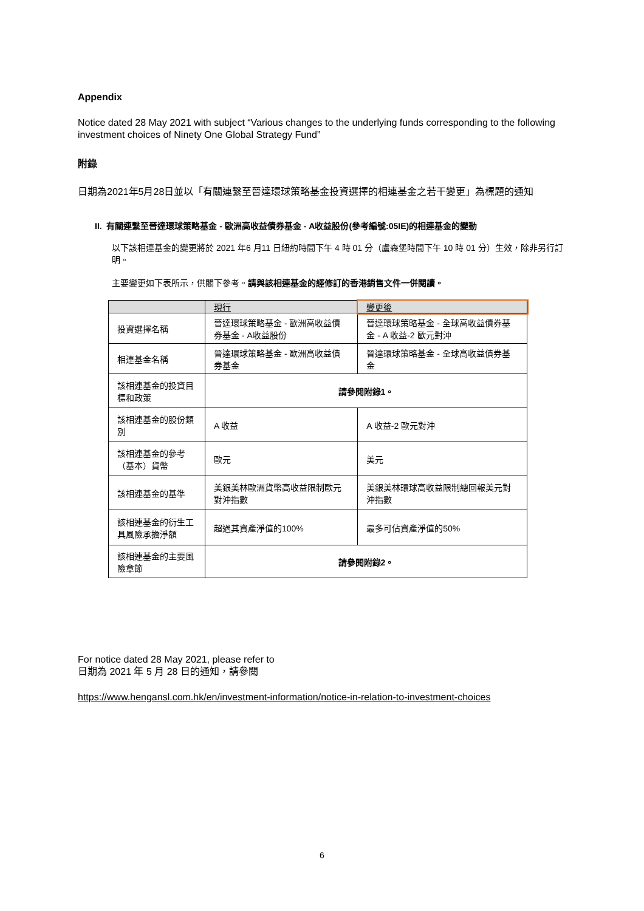Appendix
Notice dated 28 May 2021 with subject “Various changes to the underlying funds corresponding to the following investment choices of Ninety One Global Strategy Fund”
附錄
日期為2021年5月28日並以「有關連繫至晉達環球策略基金投資選擇的相連基金之若干變更」為標題的通知
II. 有關連繫至晉達環球策略基金 - 歐洲高收益債券基金 - A收益股份(參考編號:05IE)的相連基金的變動
以下該相連基金的變更將於 2021 年6 月11 日紐約時間下午 4 時 01 分（盧森堡時間下午 10 時 01 分）生效，除非另行訂明。
主要變更如下表所示，供閣下參考。請與該相連基金的經修訂的香港銷售文件一併閱讀。
| | 現行 | 變更後 |
| --- | --- | --- |
| 投資選擇名稱 | 晉達環球策略基金 - 歐洲高收益債券基金 - A收益股份 | 晉達環球策略基金 - 全球高收益債券基金 - A 收益-2 歐元對沖 |
| 相連基金名稱 | 晉達環球策略基金 - 歐洲高收益債券基金 | 晉達環球策略基金 - 全球高收益債券基金 |
| 該相連基金的投資目標和政策 | 請參閱附錄1。 | |
| 該相連基金的股份類別 | A 收益 | A 收益-2 歐元對沖 |
| 該相連基金的參考（基本）貨幣 | 歐元 | 美元 |
| 該相連基金的基準 | 美銀美林歐洲貨幣高收益限制歐元對沖指數 | 美銀美林環球高收益限制總回報美元對沖指數 |
| 該相連基金的衍生工具風險承擔淨額 | 超過其資產淨值的100% | 最多可佔資產淨值的50% |
| 該相連基金的主要風險章節 | 請參閱附錄2。 | |
For notice dated 28 May 2021, please refer to
日期為 2021 年 5 月 28 日的通知，請參閱
https://www.hengansl.com.hk/en/investment-information/notice-in-relation-to-investment-choices
6